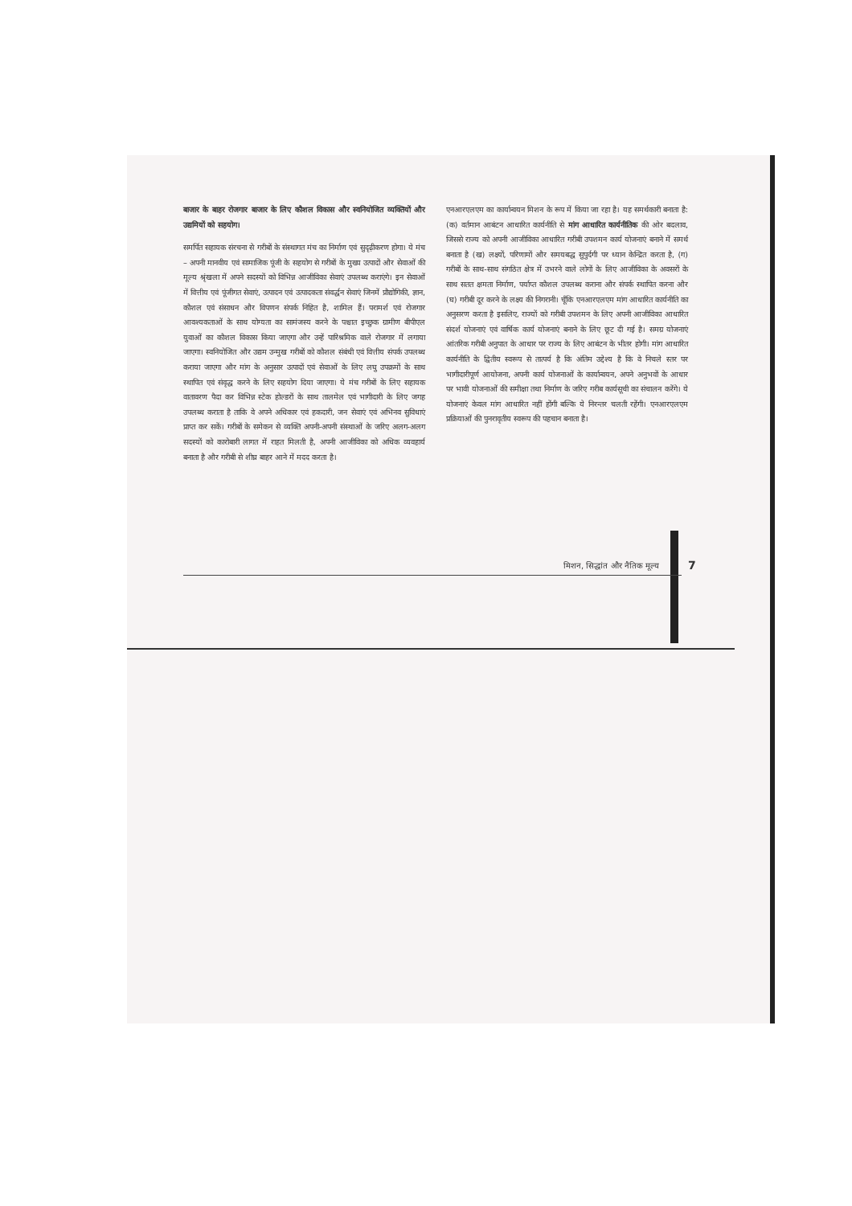बाजार के बाहर रोजगार बाजार के लिए कौशल विकास और स्वनियोजित व्यक्तियों और उद्यमियों को सहयोग।
समर्पित सहायक संरचना से गरीबों के संस्थागत मंच का निर्माण एवं सुदृढ़ीकरण होगा। ये मंच – अपनी मानवीय एवं सामाजिक पूंजी के सहयोग से गरीबों के मुख्य उत्पादों और सेवाओं की मूल्य श्रृंखला में अपने सदस्यों को विभिन्न आजीविका सेवाएं उपलब्ध कराएंगे। इन सेवाओं में वित्तीय एवं पूंजीगत सेवाएं, उत्पादन एवं उत्पादकता संवर्द्धन सेवाएं जिनमें प्रौद्योगिकी, ज्ञान, कौशल एवं संसाधन और विपणन संपर्क निहित है, शामिल हैं। परामर्श एवं रोजगार आवश्यकताओं के साथ योग्यता का सामंजस्य करने के पश्चात इच्छुक ग्रामीण बीपीएल युवाओं का कौशल विकास किया जाएगा और उन्हें पारिश्रमिक वाले रोजगार में लगाया जाएगा। स्वनियोजित और उद्यम उन्मुख गरीबों को कौशल संबंधी एवं वित्तीय संपर्क उपलब्ध कराया जाएगा और मांग के अनुसार उत्पादों एवं सेवाओं के लिए लघु उपक्रमों के साथ स्थापित एवं संवृद्ध करने के लिए सहयोग दिया जाएगा। ये मंच गरीबों के लिए सहायक वातावरण पैदा कर विभिन्न स्टेक होल्डरों के साथ तालमेल एवं भागीदारी के लिए जगह उपलब्ध कराता है ताकि वे अपने अधिकार एवं हकदारी, जन सेवाएं एवं अभिनव सुविधाएं प्राप्त कर सकें। गरीबों के समेकन से व्यक्ति अपनी-अपनी संस्थाओं के जरिए अलग-अलग सदस्यों को कारोबारी लागत में राहत मिलती है, अपनी आजीविका को अधिक व्यवहार्य बनाता है और गरीबी से शीघ्र बाहर आने में मदद करता है।
एनआरएलएम का कार्यान्वयन मिशन के रूप में किया जा रहा है। यह समर्थकारी बनाता है: (क) वर्तमान आबंटन आधारित कार्यनीति से मांग आधारित कार्यनीतिक की ओर बदलाव, जिससे राज्य को अपनी आजीविका आधारित गरीबी उपशमन कार्य योजनाएं बनाने में समर्थ बनाता है (ख) लक्ष्यों, परिणामों और समयबद्ध सुपुर्दगी पर ध्यान केन्द्रित करता है, (ग) गरीबों के साथ-साथ संगठित क्षेत्र में उभरने वाले लोगों के लिए आजीविका के अवसरों के साथ सतत क्षमता निर्माण, पर्याप्त कौशल उपलब्ध कराना और संपर्क स्थापित करना और (घ) गरीबी दूर करने के लक्ष्य की निगरानी। चूँकि एनआरएलएम मांग आधारित कार्यनीति का अनुसरण करता है इसलिए, राज्यों को गरीबी उपशमन के लिए अपनी आजीविका आधारित संदर्श योजनाएं एवं वार्षिक कार्य योजनाएं बनाने के लिए छूट दी गई है। समग्र योजनाएं आंतरिक गरीबी अनुपात के आधार पर राज्य के लिए आबंटन के भीतर होगी। मांग आधारित कार्यनीति के द्वितीय स्वरूप से तात्पर्य है कि अंतिम उद्देश्य है कि वे निचले स्तर पर भागीदारीपूर्ण आयोजना, अपनी कार्य योजनाओं के कार्यान्वयन, अपने अनुभवों के आधार पर भावी योजनाओं की समीक्षा तथा निर्माण के जरिए गरीब कार्यसूची का संचालन करेंगे। ये योजनाएं केवल मांग आधारित नहीं होंगी बल्कि ये निरन्तर चलती रहेंगी। एनआरएलएम प्रक्रियाओं की पुनरावृतीय स्वरूप की पहचान बनाता है।
मिशन, सिद्धांत और नैतिक मूल्य 7